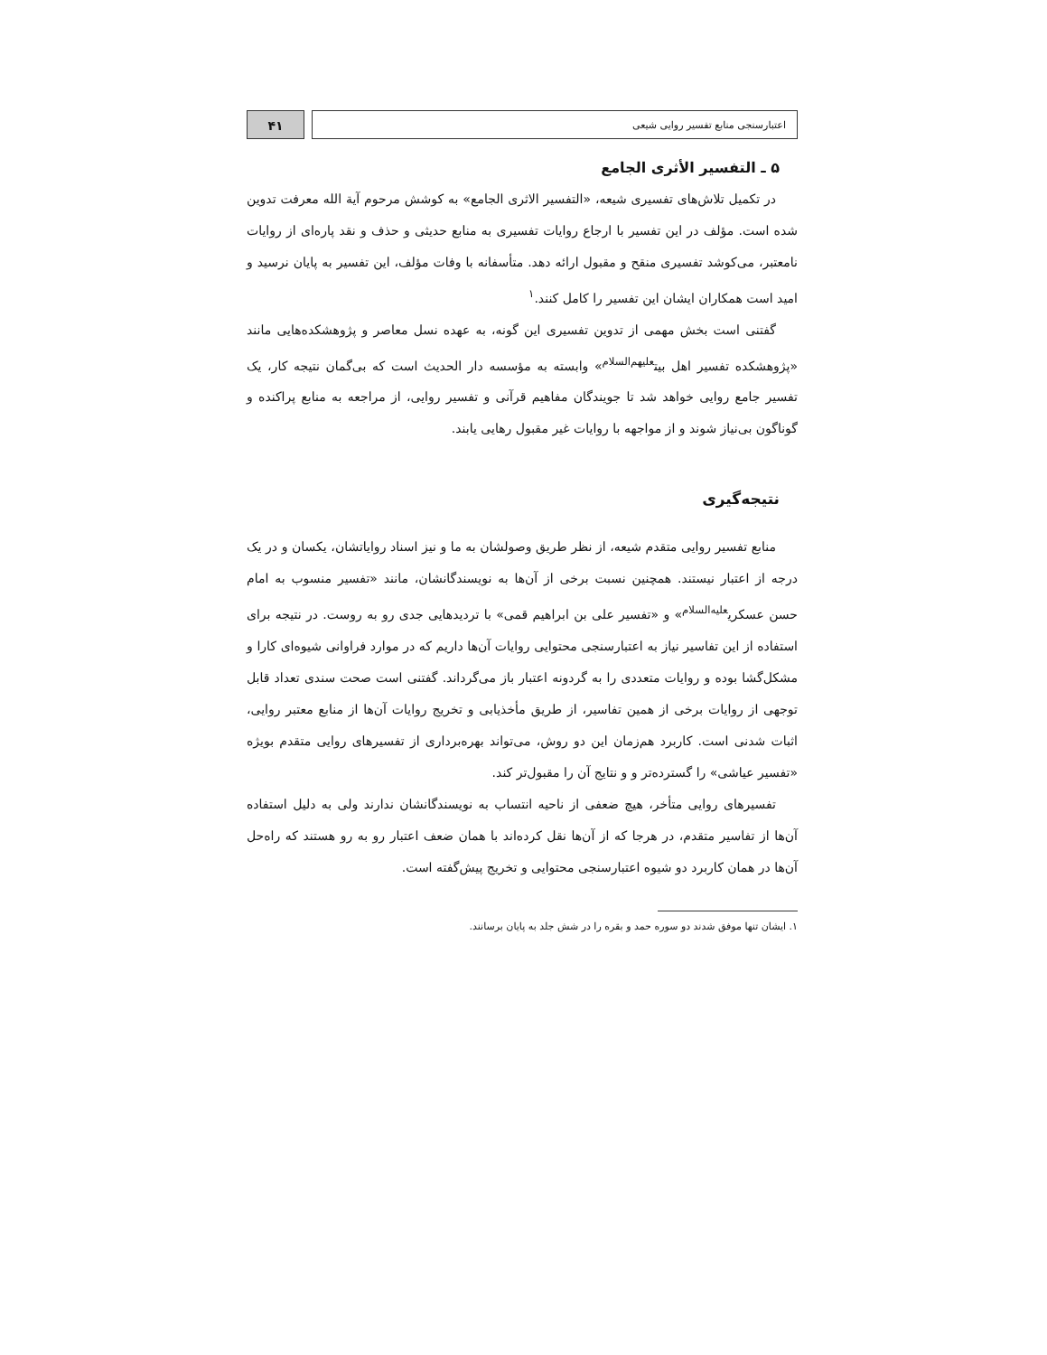اعتبارسنجی منابع تفسیر روایی شیعی
۴۱
۵ ـ التفسیر الأثری الجامع
در تکمیل تلاش‌های تفسیری شیعه، «التفسیر الاثری الجامع» به کوشش مرحوم آیة الله معرفت تدوین شده است. مؤلف در این تفسیر با ارجاع روایات تفسیری به منابع حدیثی و حذف و نقد پاره‌ای از روایات نامعتبر، می‌کوشد تفسیری منقح و مقبول ارائه دهد. متأسفانه با وفات مؤلف، این تفسیر به پایان نرسید و امید است همکاران ایشان این تفسیر را کامل کنند.<sup>۱</sup>
گفتنی است بخش مهمی از تدوین تفسیری این گونه، به عهده نسل معاصر و پژوهشکده‌هایی مانند «پژوهشکده تفسیر اهل بیت<sup>علیهم‌السلام</sup>» وابسته به مؤسسه دار الحدیث است که بی‌گمان نتیجه کار، یک تفسیر جامع روایی خواهد شد تا جویندگان مفاهیم قرآنی و تفسیر روایی، از مراجعه به منابع پراکنده و گوناگون بی‌نیاز شوند و از مواجهه با روایات غیر مقبول رهایی یابند.
نتیجه‌گیری
منابع تفسیر روایی متقدم شیعه، از نظر طریق وصولشان به ما و نیز اسناد روایاتشان، یکسان و در یک درجه از اعتبار نیستند. همچنین نسبت برخی از آن‌ها به نویسندگانشان، مانند «تفسیر منسوب به امام حسن عسکری<sup>علیه‌السلام</sup>» و «تفسیر علی بن ابراهیم قمی» با تردیدهایی جدی رو به روست. در نتیجه برای استفاده از این تفاسیر نیاز به اعتبارسنجی محتوایی روایات آن‌ها داریم که در موارد فراوانی شیوه‌ای کارا و مشکل‌گشا بوده و روایات متعددی را به گردونه اعتبار باز می‌گرداند. گفتنی است صحت سندی تعداد قابل توجهی از روایات برخی از همین تفاسیر، از طریق مأخذیابی و تخریج روایات آن‌ها از منابع معتبر روایی، اثبات شدنی است. کاربرد هم‌زمان این دو روش، می‌تواند بهره‌برداری از تفسیرهای روایی متقدم بویژه «تفسیر عیاشی» را گسترده‌تر و و نتایج آن را مقبول‌تر کند.
تفسیرهای روایی متأخر، هیچ ضعفی از ناحیه انتساب به نویسندگانشان ندارند ولی به دلیل استفاده آن‌ها از تفاسیر متقدم، در هرجا که از آن‌ها نقل کرده‌اند با همان ضعف اعتبار رو به رو هستند که راه‌حل آن‌ها در همان کاربرد دو شیوه اعتبارسنجی محتوایی و تخریج پیش‌گفته است.
۱. ایشان تنها موفق شدند دو سوره حمد و بقره را در شش جلد به پایان برسانند.